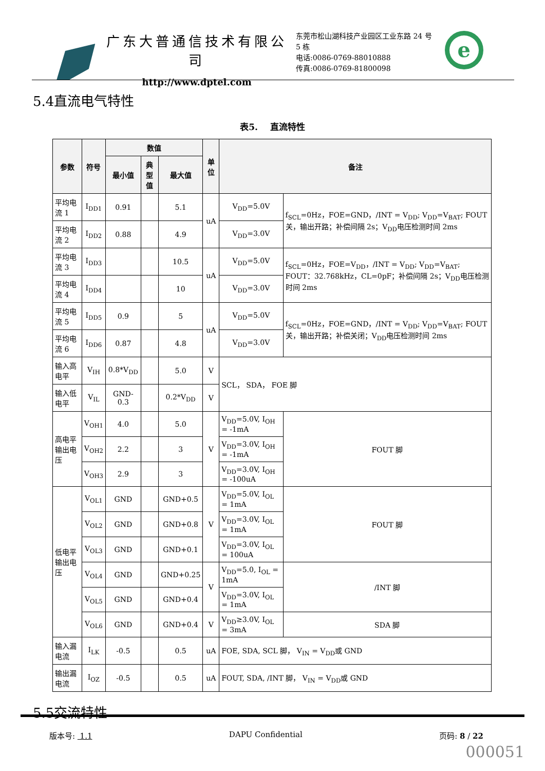广东大普通信技术有限公司
http://www.dptel.com
东莞市松山湖科技产业园区工业东路 24 号 5 栋
电话:0086-0769-88010888
传真:0086-0769-81800098
e
5.4直流电气特性
表5. 直流特性
| 参数 | 符号 | 数值 | | | 单位 | 备注 | |
| --- | --- | --- | --- | --- | --- | --- | --- |
| | | 最小值 | 典型值 | 最大值 | | | |
| 平均电流 1 | I<sub>DD1</sub> | 0.91 | | 5.1 | uA | V<sub>DD</sub>=5.0V | f<sub>SCL</sub>=0Hz，FOE=GND，/INT = V<sub>DD</sub>; V<sub>DD</sub>=V<sub>BAT</sub>; FOUT 关，输出开路；补偿间隔 2s；V<sub>DD</sub>电压检测时间 2ms |
| 平均电流 2 | I<sub>DD2</sub> | 0.88 | | 4.9 | | V<sub>DD</sub>=3.0V | |
| 平均电流 3 | I<sub>DD3</sub> | | | 10.5 | uA | V<sub>DD</sub>=5.0V | f<sub>SCL</sub>=0Hz，FOE=V<sub>DD</sub>，/INT = V<sub>DD</sub>; V<sub>DD</sub>=V<sub>BAT</sub>; FOUT：32.768kHz，CL=0pF；补偿间隔 2s；V<sub>DD</sub>电压检测时间 2ms |
| 平均电流 4 | I<sub>DD4</sub> | | | 10 | | V<sub>DD</sub>=3.0V | |
| 平均电流 5 | I<sub>DD5</sub> | 0.9 | | 5 | uA | V<sub>DD</sub>=5.0V | f<sub>SCL</sub>=0Hz，FOE=GND，/INT = V<sub>DD</sub>; V<sub>DD</sub>=V<sub>BAT</sub>; FOUT 关，输出开路；补偿关闭；V<sub>DD</sub>电压检测时间 2ms |
| 平均电流 6 | I<sub>DD6</sub> | 0.87 | | 4.8 | | V<sub>DD</sub>=3.0V | |
| 输入高电平 | V<sub>IH</sub> | 0.8*V<sub>DD</sub> | | 5.0 | V | SCL， SDA， FOE 脚 | |
| 输入低电平 | V<sub>IL</sub> | GND-0.3 | | 0.2*V<sub>DD</sub> | V | | |
| 高电平输出电压 | V<sub>OH1</sub> | 4.0 | | 5.0 | V | V<sub>DD</sub>=5.0V, I<sub>OH</sub> = -1mA | FOUT 脚 |
| | V<sub>OH2</sub> | 2.2 | | 3 | | V<sub>DD</sub>=3.0V, I<sub>OH</sub> = -1mA | |
| | V<sub>OH3</sub> | 2.9 | | 3 | | V<sub>DD</sub>=3.0V, I<sub>OH</sub> = -100uA | |
| 低电平输出电压 | V<sub>OL1</sub> | GND | | GND+0.5 | V | V<sub>DD</sub>=5.0V, I<sub>OL</sub> = 1mA | FOUT 脚 |
| | V<sub>OL2</sub> | GND | | GND+0.8 | | V<sub>DD</sub>=3.0V, I<sub>OL</sub> = 1mA | |
| | V<sub>OL3</sub> | GND | | GND+0.1 | | V<sub>DD</sub>=3.0V, I<sub>OL</sub> = 100uA | |
| | V<sub>OL4</sub> | GND | | GND+0.25 | V | V<sub>DD</sub>=5.0, I<sub>OL</sub> = 1mA | /INT 脚 |
| | V<sub>OL5</sub> | GND | | GND+0.4 | | V<sub>DD</sub>=3.0V, I<sub>OL</sub> = 1mA | |
| | V<sub>OL6</sub> | GND | | GND+0.4 | V | V<sub>DD</sub>≥3.0V, I<sub>OL</sub> = 3mA | SDA 脚 |
| 输入漏电流 | I<sub>LK</sub> | -0.5 | | 0.5 | uA | FOE, SDA, SCL 脚， V<sub>IN</sub> = V<sub>DD</sub>或 GND | |
| 输出漏电流 | I<sub>OZ</sub> | -0.5 | | 0.5 | uA | FOUT, SDA, /INT 脚， V<sub>IN</sub> = V<sub>DD</sub>或 GND | |
5.5交流特性
版本号: 1.1 DAPU Confidential 页码: 8 / 22
000051